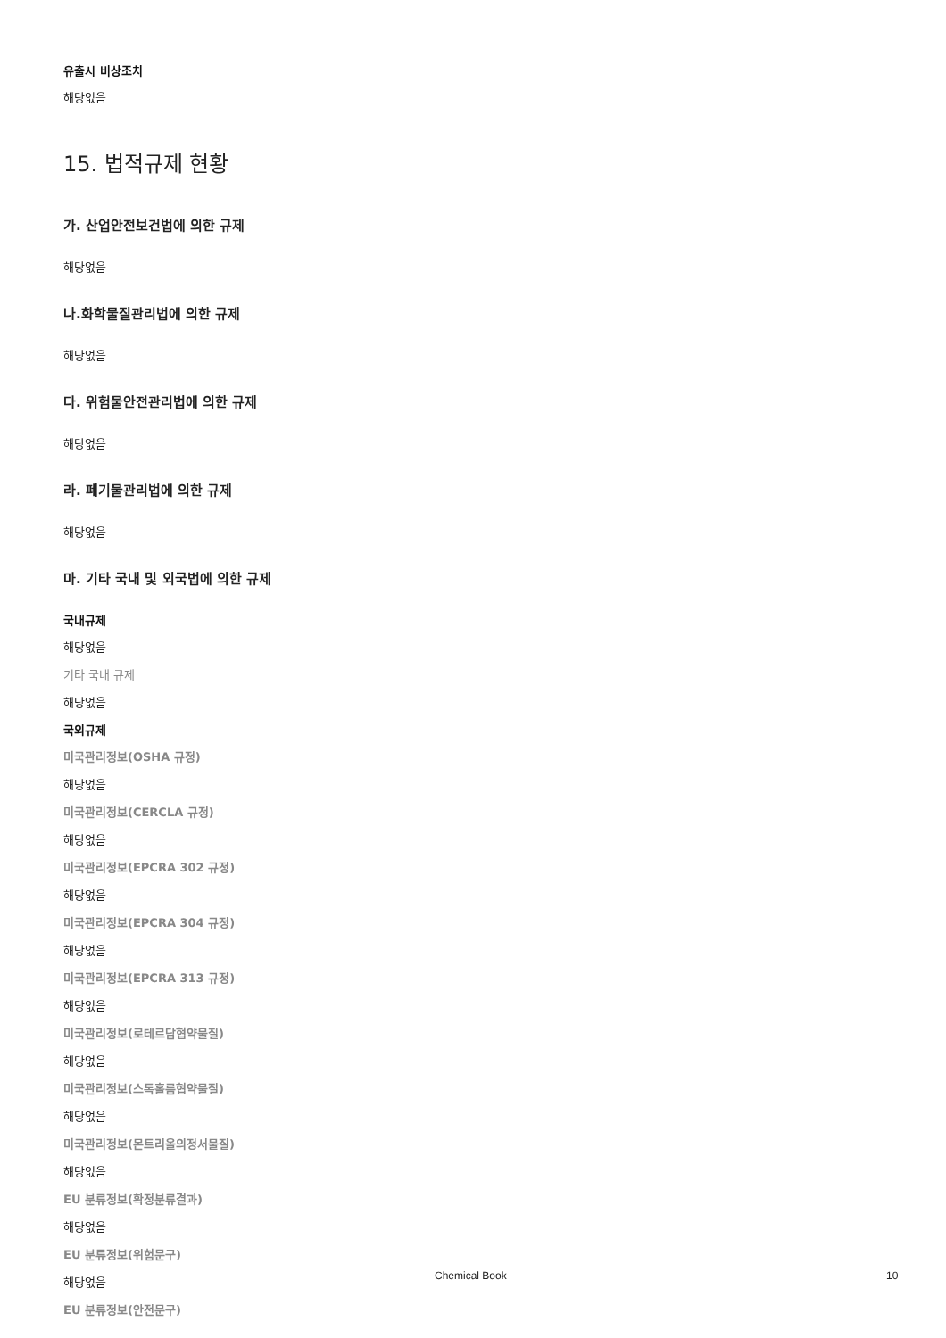유출시 비상조치
해당없음
15. 법적규제 현황
가. 산업안전보건법에 의한 규제
해당없음
나.화학물질관리법에 의한 규제
해당없음
다. 위험물안전관리법에 의한 규제
해당없음
라. 폐기물관리법에 의한 규제
해당없음
마. 기타 국내 및 외국법에 의한 규제
국내규제
해당없음
기타 국내 규제
해당없음
국외규제
미국관리정보(OSHA 규정)
해당없음
미국관리정보(CERCLA 규정)
해당없음
미국관리정보(EPCRA 302 규정)
해당없음
미국관리정보(EPCRA 304 규정)
해당없음
미국관리정보(EPCRA 313 규정)
해당없음
미국관리정보(로테르담협약물질)
해당없음
미국관리정보(스톡홀름협약물질)
해당없음
미국관리정보(몬트리올의정서물질)
해당없음
EU 분류정보(확정분류결과)
해당없음
EU 분류정보(위험문구)
해당없음
EU 분류정보(안전문구)
Chemical Book 10